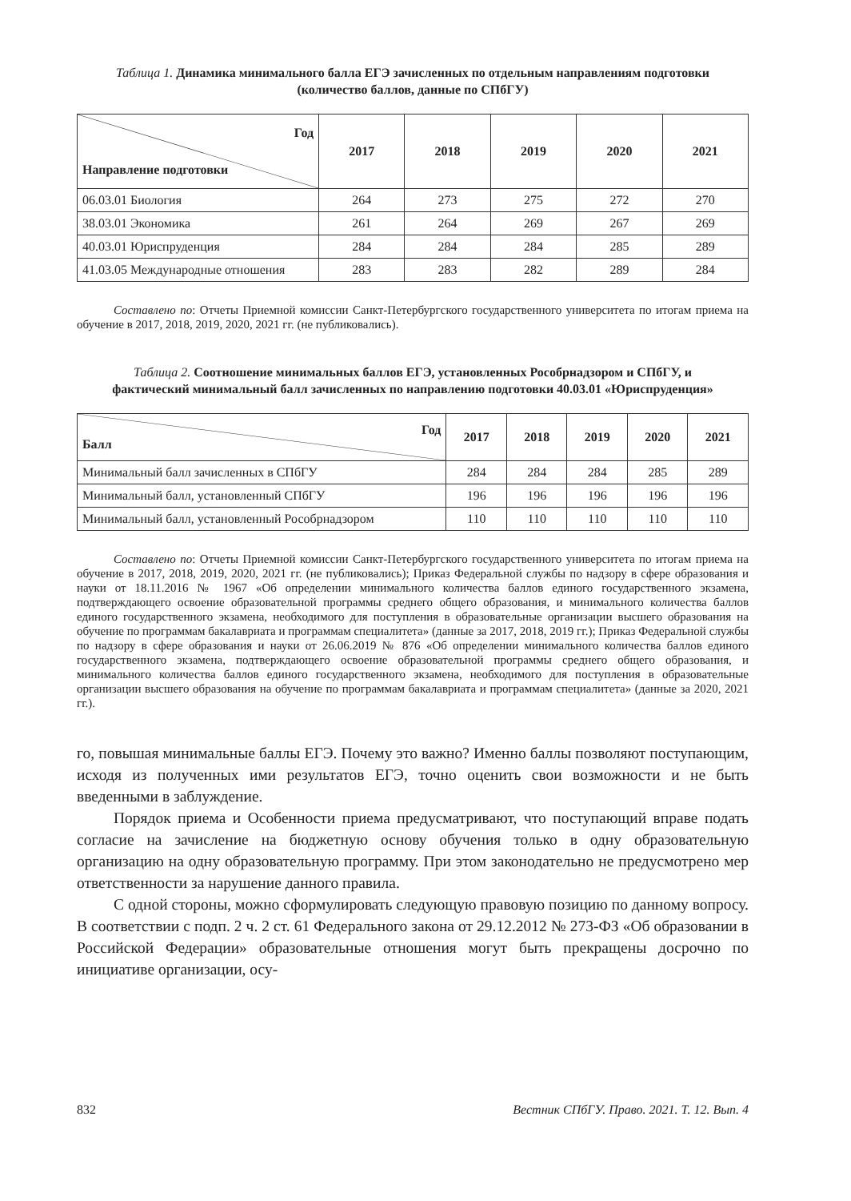Таблица 1. Динамика минимального балла ЕГЭ зачисленных по отдельным направлениям подготовки (количество баллов, данные по СПбГУ)
| Год Направление подготовки | 2017 | 2018 | 2019 | 2020 | 2021 |
| --- | --- | --- | --- | --- | --- |
| 06.03.01 Биология | 264 | 273 | 275 | 272 | 270 |
| 38.03.01 Экономика | 261 | 264 | 269 | 267 | 269 |
| 40.03.01 Юриспруденция | 284 | 284 | 284 | 285 | 289 |
| 41.03.05 Международные отношения | 283 | 283 | 282 | 289 | 284 |
Составлено по: Отчеты Приемной комиссии Санкт-Петербургского государственного университета по итогам приема на обучение в 2017, 2018, 2019, 2020, 2021 гг. (не публиковались).
Таблица 2. Соотношение минимальных баллов ЕГЭ, установленных Рособрнадзором и СПбГУ, и фактический минимальный балл зачисленных по направлению подготовки 40.03.01 «Юриспруденция»
| Год Балл | 2017 | 2018 | 2019 | 2020 | 2021 |
| --- | --- | --- | --- | --- | --- |
| Минимальный балл зачисленных в СПбГУ | 284 | 284 | 284 | 285 | 289 |
| Минимальный балл, установленный СПбГУ | 196 | 196 | 196 | 196 | 196 |
| Минимальный балл, установленный Рособрнадзором | 110 | 110 | 110 | 110 | 110 |
Составлено по: Отчеты Приемной комиссии Санкт-Петербургского государственного университета по итогам приема на обучение в 2017, 2018, 2019, 2020, 2021 гг. (не публиковались); Приказ Федеральной службы по надзору в сфере образования и науки от 18.11.2016 № 1967 «Об определении минимального количества баллов единого государственного экзамена, подтверждающего освоение образовательной программы среднего общего образования, и минимального количества баллов единого государственного экзамена, необходимого для поступления в образовательные организации высшего образования на обучение по программам бакалавриата и программам специалитета» (данные за 2017, 2018, 2019 гг.); Приказ Федеральной службы по надзору в сфере образования и науки от 26.06.2019 № 876 «Об определении минимального количества баллов единого государственного экзамена, подтверждающего освоение образовательной программы среднего общего образования, и минимального количества баллов единого государственного экзамена, необходимого для поступления в образовательные организации высшего образования на обучение по программам бакалавриата и программам специалитета» (данные за 2020, 2021 гг.).
го, повышая минимальные баллы ЕГЭ. Почему это важно? Именно баллы позволяют поступающим, исходя из полученных ими результатов ЕГЭ, точно оценить свои возможности и не быть введенными в заблуждение.
Порядок приема и Особенности приема предусматривают, что поступающий вправе подать согласие на зачисление на бюджетную основу обучения только в одну образовательную организацию на одну образовательную программу. При этом законодательно не предусмотрено мер ответственности за нарушение данного правила.
С одной стороны, можно сформулировать следующую правовую позицию по данному вопросу. В соответствии с подп. 2 ч. 2 ст. 61 Федерального закона от 29.12.2012 № 273-ФЗ «Об образовании в Российской Федерации» образовательные отношения могут быть прекращены досрочно по инициативе организации, осу-
832 Вестник СПбГУ. Право. 2021. Т. 12. Вып. 4